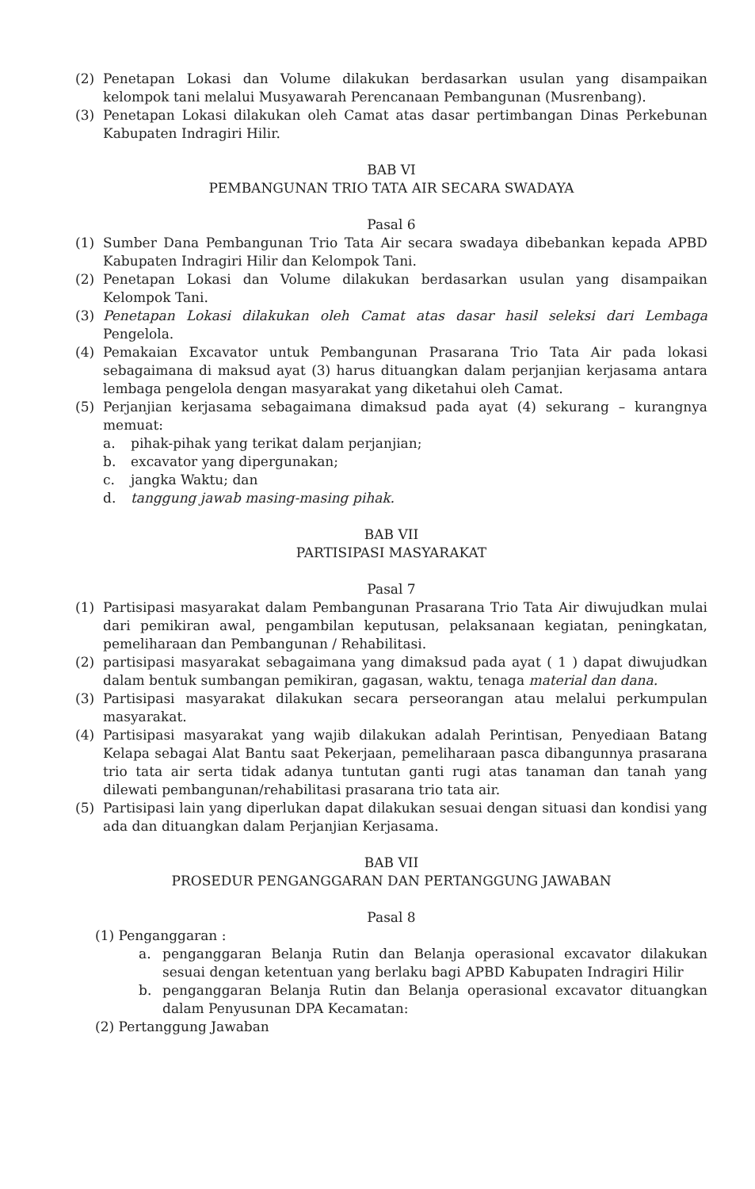(2) Penetapan Lokasi dan Volume dilakukan berdasarkan usulan yang disampaikan kelompok tani melalui Musyawarah Perencanaan Pembangunan (Musrenbang).
(3) Penetapan Lokasi dilakukan oleh Camat atas dasar pertimbangan Dinas Perkebunan Kabupaten Indragiri Hilir.
BAB VI
PEMBANGUNAN TRIO TATA AIR SECARA SWADAYA
Pasal 6
(1) Sumber Dana Pembangunan Trio Tata Air secara swadaya dibebankan kepada APBD Kabupaten Indragiri Hilir dan Kelompok Tani.
(2) Penetapan Lokasi dan Volume dilakukan berdasarkan usulan yang disampaikan Kelompok Tani.
(3) Penetapan Lokasi dilakukan oleh Camat atas dasar hasil seleksi dari Lembaga Pengelola.
(4) Pemakaian Excavator untuk Pembangunan Prasarana Trio Tata Air pada lokasi sebagaimana di maksud ayat (3) harus dituangkan dalam perjanjian kerjasama antara lembaga pengelola dengan masyarakat yang diketahui oleh Camat.
(5) Perjanjian kerjasama sebagaimana dimaksud pada ayat (4) sekurang – kurangnya memuat:
a. pihak-pihak yang terikat dalam perjanjian;
b. excavator yang dipergunakan;
c. jangka Waktu; dan
d. tanggung jawab masing-masing pihak.
BAB VII
PARTISIPASI MASYARAKAT
Pasal 7
(1) Partisipasi masyarakat dalam Pembangunan Prasarana Trio Tata Air diwujudkan mulai dari pemikiran awal, pengambilan keputusan, pelaksanaan kegiatan, peningkatan, pemeliharaan dan Pembangunan / Rehabilitasi.
(2) partisipasi masyarakat sebagaimana yang dimaksud pada ayat ( 1 ) dapat diwujudkan dalam bentuk sumbangan pemikiran, gagasan, waktu, tenaga material dan dana.
(3) Partisipasi masyarakat dilakukan secara perseorangan atau melalui perkumpulan masyarakat.
(4) Partisipasi masyarakat yang wajib dilakukan adalah Perintisan, Penyediaan Batang Kelapa sebagai Alat Bantu saat Pekerjaan, pemeliharaan pasca dibangunnya prasarana trio tata air serta tidak adanya tuntutan ganti rugi atas tanaman dan tanah yang dilewati pembangunan/rehabilitasi prasarana trio tata air.
(5) Partisipasi lain yang diperlukan dapat dilakukan sesuai dengan situasi dan kondisi yang ada dan dituangkan dalam Perjanjian Kerjasama.
BAB VII
PROSEDUR PENGANGGARAN DAN PERTANGGUNG JAWABAN
Pasal 8
(1) Penganggaran :
a. penganggaran Belanja Rutin dan Belanja operasional excavator dilakukan sesuai dengan ketentuan yang berlaku bagi APBD Kabupaten Indragiri Hilir
b. penganggaran Belanja Rutin dan Belanja operasional excavator dituangkan dalam Penyusunan DPA Kecamatan:
(2) Pertanggung Jawaban